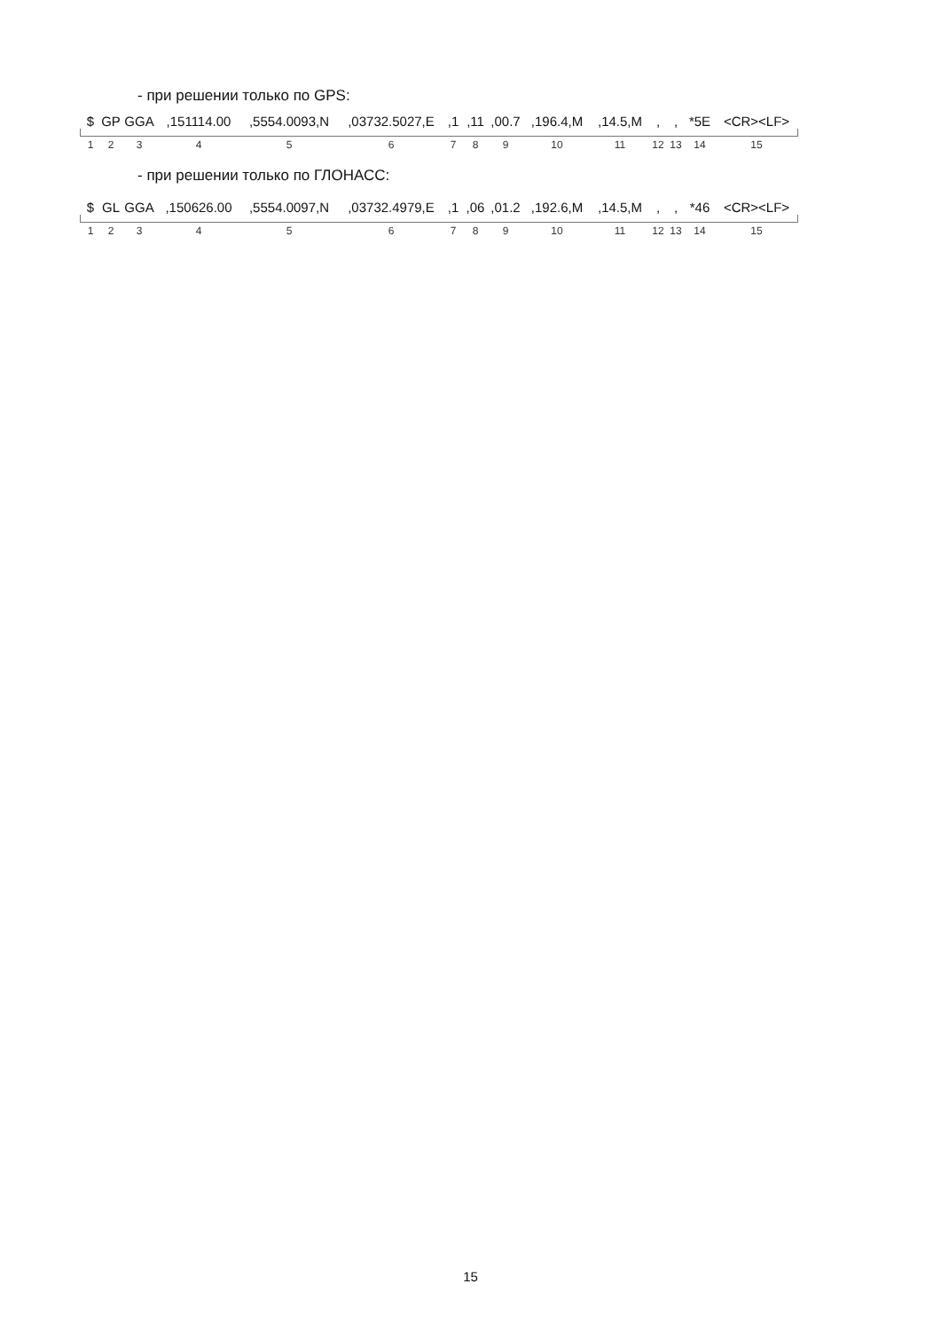- при решении только по GPS:
$ GP GGA,151114.00,5554.0093,N,03732.5027,E,1,11,00.7,196.4,M,14.5,M,, *5E <CR><LF>
123456789 10 11 12 13 14 15
- при решении только по ГЛОНАСС:
$ GL GGA,150626.00,5554.0097,N,03732.4979,E,1,06,01.2,192.6,M,14.5,M,, *46 <CR><LF>
123456789 10 11 12 13 14 15
15